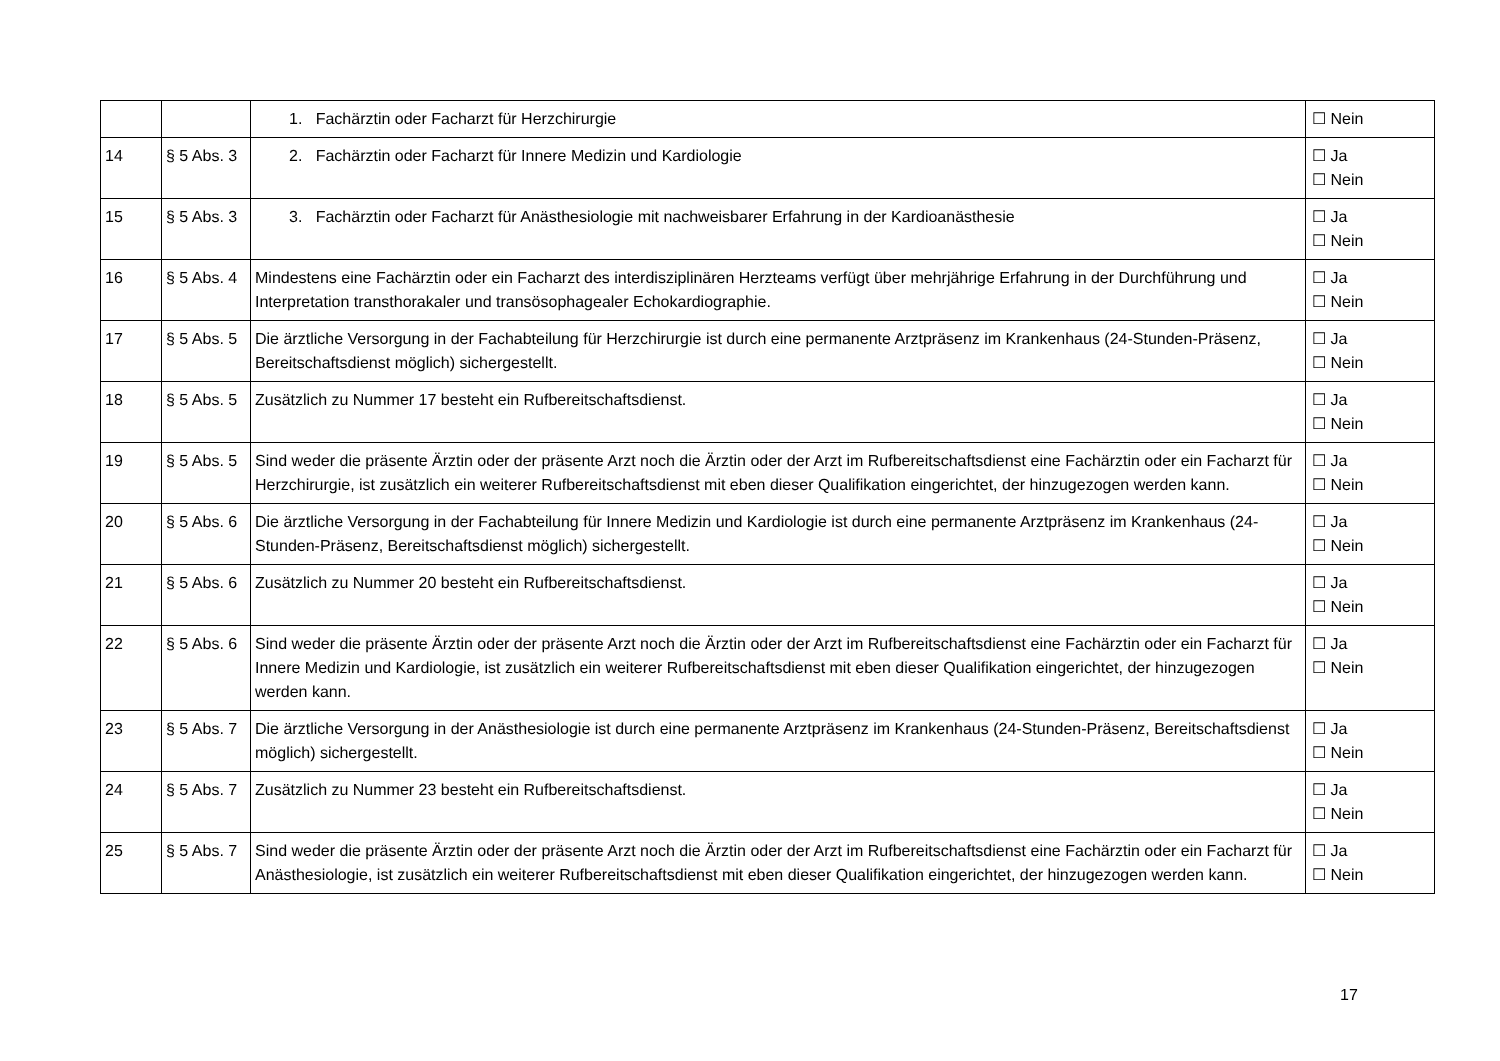| | | 1. Fachärztin oder Facharzt für Herzchirurgie | ☐ Nein |
| 14 | § 5 Abs. 3 | 2. Fachärztin oder Facharzt für Innere Medizin und Kardiologie | ☐ Ja ☐ Nein |
| 15 | § 5 Abs. 3 | 3. Fachärztin oder Facharzt für Anästhesiologie mit nachweisbarer Erfahrung in der Kardioanästhesie | ☐ Ja ☐ Nein |
| 16 | § 5 Abs. 4 | Mindestens eine Fachärztin oder ein Facharzt des interdisziplinären Herzteams verfügt über mehrjährige Erfahrung in der Durchführung und Interpretation transthorakaler und transösophagealer Echokardiographie. | ☐ Ja ☐ Nein |
| 17 | § 5 Abs. 5 | Die ärztliche Versorgung in der Fachabteilung für Herzchirurgie ist durch eine permanente Arztpräsenz im Krankenhaus (24-Stunden-Präsenz, Bereitschaftsdienst möglich) sichergestellt. | ☐ Ja ☐ Nein |
| 18 | § 5 Abs. 5 | Zusätzlich zu Nummer 17 besteht ein Rufbereitschaftsdienst. | ☐ Ja ☐ Nein |
| 19 | § 5 Abs. 5 | Sind weder die präsente Ärztin oder der präsente Arzt noch die Ärztin oder der Arzt im Rufbereitschaftsdienst eine Fachärztin oder ein Facharzt für Herzchirurgie, ist zusätzlich ein weiterer Rufbereitschaftsdienst mit eben dieser Qualifikation eingerichtet, der hinzugezogen werden kann. | ☐ Ja ☐ Nein |
| 20 | § 5 Abs. 6 | Die ärztliche Versorgung in der Fachabteilung für Innere Medizin und Kardiologie ist durch eine permanente Arztpräsenz im Krankenhaus (24-Stunden-Präsenz, Bereitschaftsdienst möglich) sichergestellt. | ☐ Ja ☐ Nein |
| 21 | § 5 Abs. 6 | Zusätzlich zu Nummer 20 besteht ein Rufbereitschaftsdienst. | ☐ Ja ☐ Nein |
| 22 | § 5 Abs. 6 | Sind weder die präsente Ärztin oder der präsente Arzt noch die Ärztin oder der Arzt im Rufbereitschaftsdienst eine Fachärztin oder ein Facharzt für Innere Medizin und Kardiologie, ist zusätzlich ein weiterer Rufbereitschaftsdienst mit eben dieser Qualifikation eingerichtet, der hinzugezogen werden kann. | ☐ Ja ☐ Nein |
| 23 | § 5 Abs. 7 | Die ärztliche Versorgung in der Anästhesiologie ist durch eine permanente Arztpräsenz im Krankenhaus (24-Stunden-Präsenz, Bereitschaftsdienst möglich) sichergestellt. | ☐ Ja ☐ Nein |
| 24 | § 5 Abs. 7 | Zusätzlich zu Nummer 23 besteht ein Rufbereitschaftsdienst. | ☐ Ja ☐ Nein |
| 25 | § 5 Abs. 7 | Sind weder die präsente Ärztin oder der präsente Arzt noch die Ärztin oder der Arzt im Rufbereitschaftsdienst eine Fachärztin oder ein Facharzt für Anästhesiologie, ist zusätzlich ein weiterer Rufbereitschaftsdienst mit eben dieser Qualifikation eingerichtet, der hinzugezogen werden kann. | ☐ Ja ☐ Nein |
17